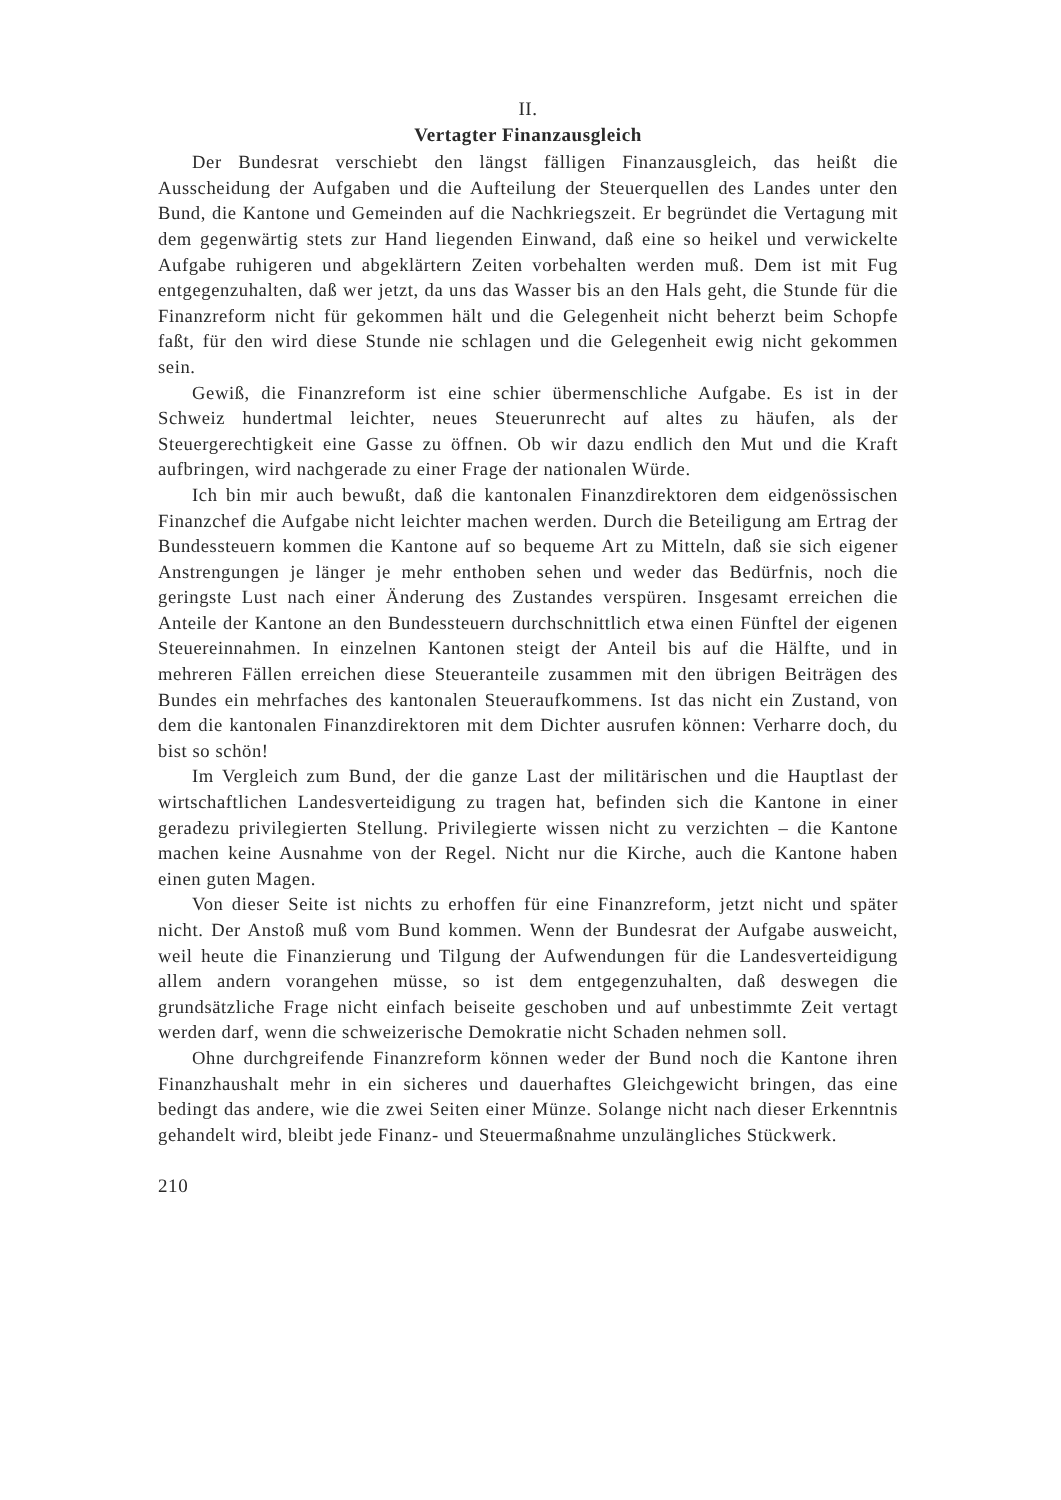II.
Vertagter Finanzausgleich
Der Bundesrat verschiebt den längst fälligen Finanzausgleich, das heißt die Ausscheidung der Aufgaben und die Aufteilung der Steuerquellen des Landes unter den Bund, die Kantone und Gemeinden auf die Nachkriegszeit. Er begründet die Vertagung mit dem gegenwärtig stets zur Hand liegenden Einwand, daß eine so heikel und verwickelte Aufgabe ruhigeren und abgeklärtern Zeiten vorbehalten werden muß. Dem ist mit Fug entgegenzuhalten, daß wer jetzt, da uns das Wasser bis an den Hals geht, die Stunde für die Finanzreform nicht für gekommen hält und die Gelegenheit nicht beherzt beim Schopfe faßt, für den wird diese Stunde nie schlagen und die Gelegenheit ewig nicht gekommen sein.
Gewiß, die Finanzreform ist eine schier übermenschliche Aufgabe. Es ist in der Schweiz hundertmal leichter, neues Steuerunrecht auf altes zu häufen, als der Steuergerechtigkeit eine Gasse zu öffnen. Ob wir dazu endlich den Mut und die Kraft aufbringen, wird nachgerade zu einer Frage der nationalen Würde.
Ich bin mir auch bewußt, daß die kantonalen Finanzdirektoren dem eidgenössischen Finanzchef die Aufgabe nicht leichter machen werden. Durch die Beteiligung am Ertrag der Bundessteuern kommen die Kantone auf so bequeme Art zu Mitteln, daß sie sich eigener Anstrengungen je länger je mehr enthoben sehen und weder das Bedürfnis, noch die geringste Lust nach einer Änderung des Zustandes verspüren. Insgesamt erreichen die Anteile der Kantone an den Bundessteuern durchschnittlich etwa einen Fünftel der eigenen Steuereinnahmen. In einzelnen Kantonen steigt der Anteil bis auf die Hälfte, und in mehreren Fällen erreichen diese Steueranteile zusammen mit den übrigen Beiträgen des Bundes ein mehrfaches des kantonalen Steueraufkommens. Ist das nicht ein Zustand, von dem die kantonalen Finanzdirektoren mit dem Dichter ausrufen können: Verharre doch, du bist so schön!
Im Vergleich zum Bund, der die ganze Last der militärischen und die Hauptlast der wirtschaftlichen Landesverteidigung zu tragen hat, befinden sich die Kantone in einer geradezu privilegierten Stellung. Privilegierte wissen nicht zu verzichten – die Kantone machen keine Ausnahme von der Regel. Nicht nur die Kirche, auch die Kantone haben einen guten Magen.
Von dieser Seite ist nichts zu erhoffen für eine Finanzreform, jetzt nicht und später nicht. Der Anstoß muß vom Bund kommen. Wenn der Bundesrat der Aufgabe ausweicht, weil heute die Finanzierung und Tilgung der Aufwendungen für die Landesverteidigung allem andern vorangehen müsse, so ist dem entgegenzuhalten, daß deswegen die grundsätzliche Frage nicht einfach beiseite geschoben und auf unbestimmte Zeit vertagt werden darf, wenn die schweizerische Demokratie nicht Schaden nehmen soll.
Ohne durchgreifende Finanzreform können weder der Bund noch die Kantone ihren Finanzhaushalt mehr in ein sicheres und dauerhaftes Gleichgewicht bringen, das eine bedingt das andere, wie die zwei Seiten einer Münze. Solange nicht nach dieser Erkenntnis gehandelt wird, bleibt jede Finanz- und Steuermaßnahme unzulängliches Stückwerk.
210